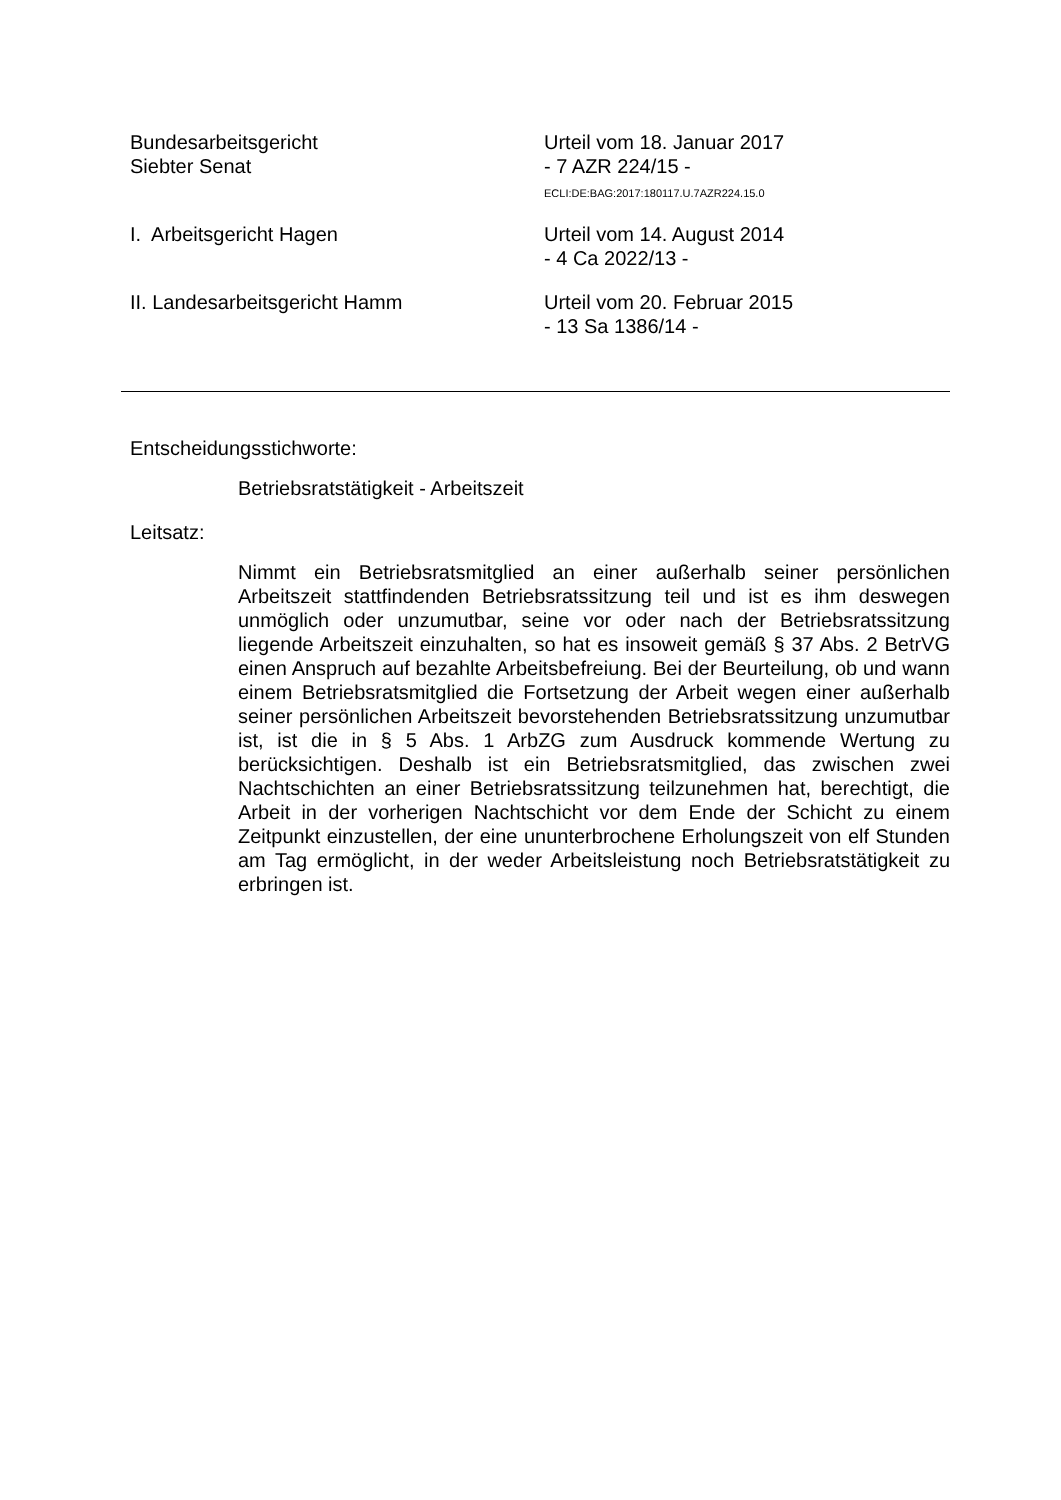Bundesarbeitsgericht
Siebter Senat
Urteil vom 18. Januar 2017
- 7 AZR 224/15 -
ECLI:DE:BAG:2017:180117.U.7AZR224.15.0
I. Arbeitsgericht Hagen Urteil vom 14. August 2014
- 4 Ca 2022/13 -
II. Landesarbeitsgericht Hamm Urteil vom 20. Februar 2015
- 13 Sa 1386/14 -
Entscheidungsstichworte:
Betriebsratstätigkeit - Arbeitszeit
Leitsatz:
Nimmt ein Betriebsratsmitglied an einer außerhalb seiner persönlichen Arbeitszeit stattfindenden Betriebsratssitzung teil und ist es ihm deswegen unmöglich oder unzumutbar, seine vor oder nach der Betriebsratssitzung liegende Arbeitszeit einzuhalten, so hat es insoweit gemäß § 37 Abs. 2 BetrVG einen Anspruch auf bezahlte Arbeitsbefreiung. Bei der Beurteilung, ob und wann einem Betriebsratsmitglied die Fortsetzung der Arbeit wegen einer außerhalb seiner persönlichen Arbeitszeit bevorstehenden Betriebsratssitzung unzumutbar ist, ist die in § 5 Abs. 1 ArbZG zum Ausdruck kommende Wertung zu berücksichtigen. Deshalb ist ein Betriebsratsmitglied, das zwischen zwei Nachtschichten an einer Betriebsratssitzung teilzunehmen hat, berechtigt, die Arbeit in der vorherigen Nachtschicht vor dem Ende der Schicht zu einem Zeitpunkt einzustellen, der eine ununterbrochene Erholungszeit von elf Stunden am Tag ermöglicht, in der weder Arbeitsleistung noch Betriebsratstätigkeit zu erbringen ist.